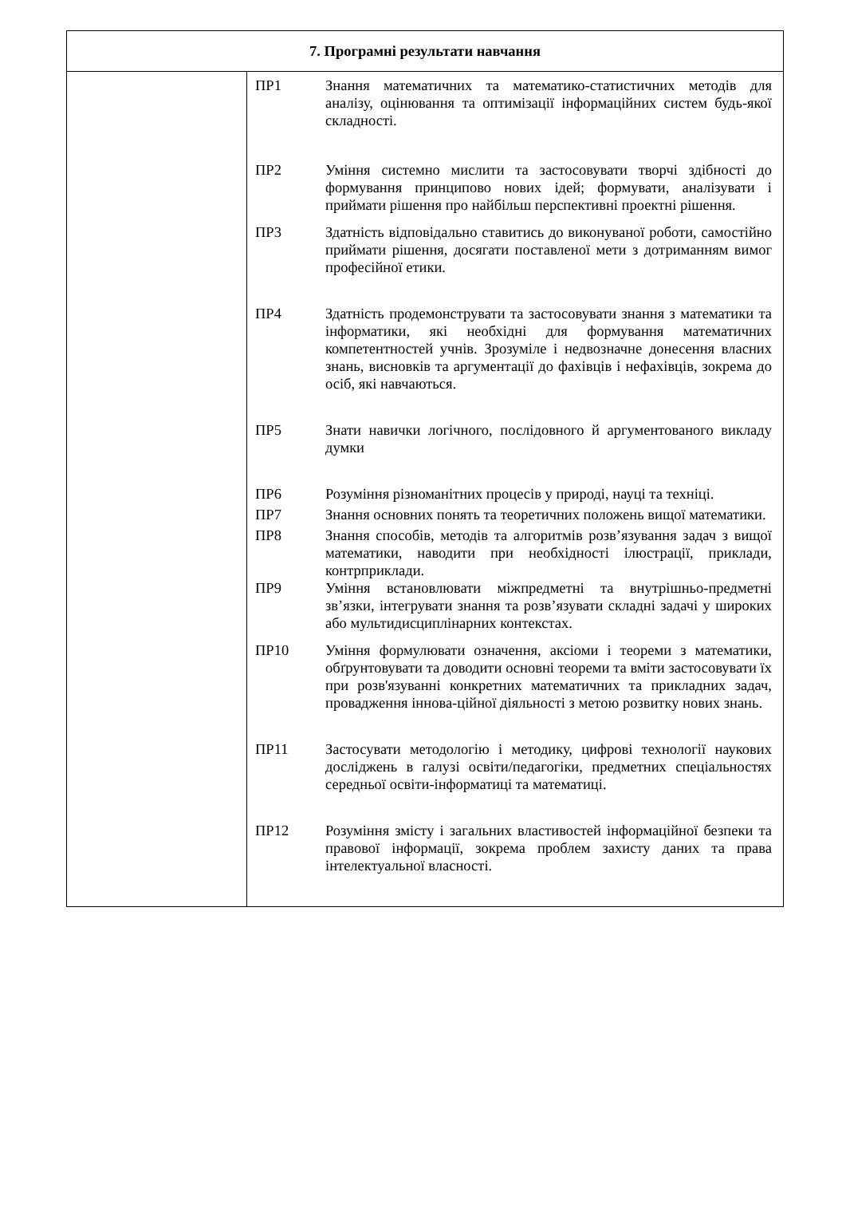| 7. Програмні результати навчання | |
| --- | --- |
| | ПР1 Знання математичних та математико-статистичних методів для аналізу, оцінювання та оптимізації інформаційних систем будь-якої складності. ПР2 Уміння системно мислити та застосовувати творчі здібності до формування принципово нових ідей; формувати, аналізувати і приймати рішення про найбільш перспективні проектні рішення. ПР3 Здатність відповідально ставитись до виконуваної роботи, самостійно приймати рішення, досягати поставленої мети з дотриманням вимог професійної етики. ПР4 Здатність продемонструвати та застосовувати знання з математики та інформатики, які необхідні для формування математичних компетентностей учнів. Зрозуміле і недвозначне донесення власних знань, висновків та аргументації до фахівців і нефахівців, зокрема до осіб, які навчаються. ПР5 Знати навички логічного, послідовного й аргументованого викладу думки ПР6 Розуміння різноманітних процесів у природі, науці та техніці. ПР7 Знання основних понять та теоретичних положень вищої математики. ПР8 Знання способів, методів та алгоритмів розв’язування задач з вищої математики, наводити при необхідності ілюстрації, приклади, контрприклади. ПР9 Уміння встановлювати міжпредметні та внутрішньо-предметні зв’язки, інтегрувати знання та розв’язувати складні задачі у широких або мультидисциплінарних контекстах. ПР10 Уміння формулювати означення, аксіоми і теореми з математики, обґрунтовувати та доводити основні теореми та вміти застосовувати їх при розв'язуванні конкретних математичних та прикладних задач, провадження іннова-ційної діяльності з метою розвитку нових знань. ПР11 Застосувати методологію і методику, цифрові технології наукових досліджень в галузі освіти/педагогіки, предметних спеціальностях середньої освіти-інформатиці та математиці. ПР12 Розуміння змісту і загальних властивостей інформаційної безпеки та правової інформації, зокрема проблем захисту даних та права інтелектуальної власності. |